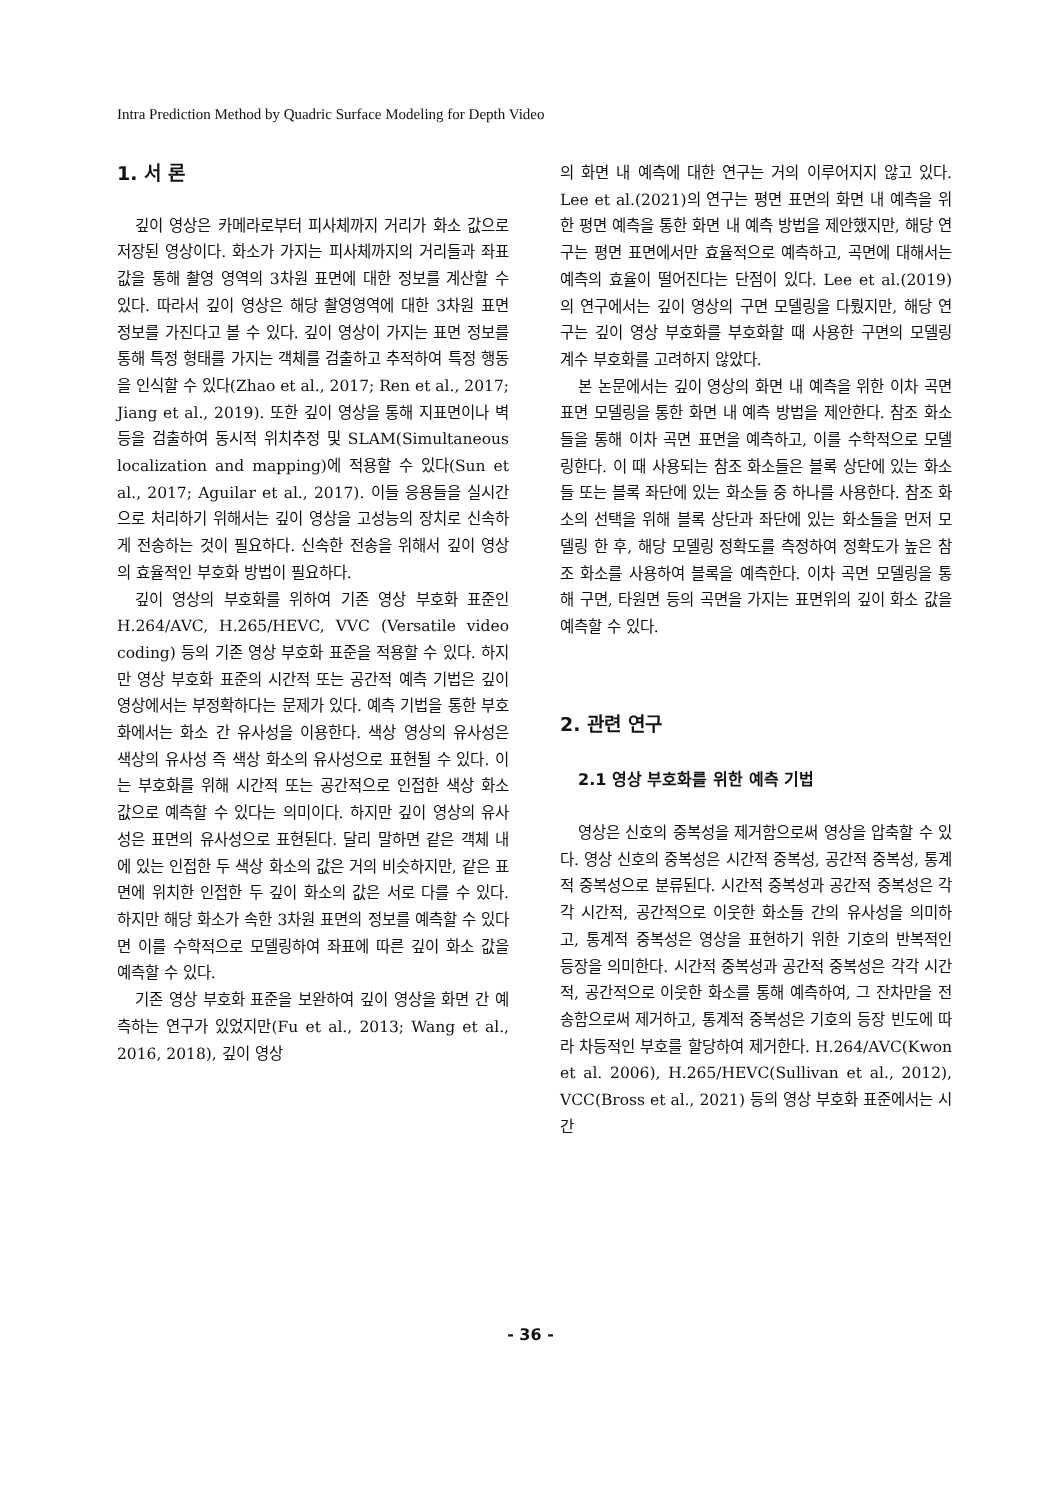Intra Prediction Method by Quadric Surface Modeling for Depth Video
1. 서 론
깊이 영상은 카메라로부터 피사체까지 거리가 화소 값으로 저장된 영상이다. 화소가 가지는 피사체까지의 거리들과 좌표값을 통해 촬영 영역의 3차원 표면에 대한 정보를 계산할 수 있다. 따라서 깊이 영상은 해당 촬영영역에 대한 3차원 표면 정보를 가진다고 볼 수 있다. 깊이 영상이 가지는 표면 정보를 통해 특정 형태를 가지는 객체를 검출하고 추적하여 특정 행동을 인식할 수 있다(Zhao et al., 2017; Ren et al., 2017; Jiang et al., 2019). 또한 깊이 영상을 통해 지표면이나 벽 등을 검출하여 동시적 위치추정 및 SLAM(Simultaneous localization and mapping)에 적용할 수 있다(Sun et al., 2017; Aguilar et al., 2017). 이들 응용들을 실시간으로 처리하기 위해서는 깊이 영상을 고성능의 장치로 신속하게 전송하는 것이 필요하다. 신속한 전송을 위해서 깊이 영상의 효율적인 부호화 방법이 필요하다.
깊이 영상의 부호화를 위하여 기존 영상 부호화 표준인 H.264/AVC, H.265/HEVC, VVC (Versatile video coding) 등의 기존 영상 부호화 표준을 적용할 수 있다. 하지만 영상 부호화 표준의 시간적 또는 공간적 예측 기법은 깊이 영상에서는 부정확하다는 문제가 있다. 예측 기법을 통한 부호화에서는 화소 간 유사성을 이용한다. 색상 영상의 유사성은 색상의 유사성 즉 색상 화소의 유사성으로 표현될 수 있다. 이는 부호화를 위해 시간적 또는 공간적으로 인접한 색상 화소 값으로 예측할 수 있다는 의미이다. 하지만 깊이 영상의 유사성은 표면의 유사성으로 표현된다. 달리 말하면 같은 객체 내에 있는 인접한 두 색상 화소의 값은 거의 비슷하지만, 같은 표면에 위치한 인접한 두 깊이 화소의 값은 서로 다를 수 있다. 하지만 해당 화소가 속한 3차원 표면의 정보를 예측할 수 있다면 이를 수학적으로 모델링하여 좌표에 따른 깊이 화소 값을 예측할 수 있다.
기존 영상 부호화 표준을 보완하여 깊이 영상을 화면 간 예측하는 연구가 있었지만(Fu et al., 2013; Wang et al., 2016, 2018), 깊이 영상
의 화면 내 예측에 대한 연구는 거의 이루어지지 않고 있다. Lee et al.(2021)의 연구는 평면 표면의 화면 내 예측을 위한 평면 예측을 통한 화면 내 예측 방법을 제안했지만, 해당 연구는 평면 표면에서만 효율적으로 예측하고, 곡면에 대해서는 예측의 효율이 떨어진다는 단점이 있다. Lee et al.(2019)의 연구에서는 깊이 영상의 구면 모델링을 다뤘지만, 해당 연구는 깊이 영상 부호화를 부호화할 때 사용한 구면의 모델링 계수 부호화를 고려하지 않았다.
본 논문에서는 깊이 영상의 화면 내 예측을 위한 이차 곡면 표면 모델링을 통한 화면 내 예측 방법을 제안한다. 참조 화소들을 통해 이차 곡면 표면을 예측하고, 이를 수학적으로 모델링한다. 이 때 사용되는 참조 화소들은 블록 상단에 있는 화소들 또는 블록 좌단에 있는 화소들 중 하나를 사용한다. 참조 화소의 선택을 위해 블록 상단과 좌단에 있는 화소들을 먼저 모델링 한 후, 해당 모델링 정확도를 측정하여 정확도가 높은 참조 화소를 사용하여 블록을 예측한다. 이차 곡면 모델링을 통해 구면, 타원면 등의 곡면을 가지는 표면위의 깊이 화소 값을 예측할 수 있다.
2. 관련 연구
2.1 영상 부호화를 위한 예측 기법
영상은 신호의 중복성을 제거함으로써 영상을 압축할 수 있다. 영상 신호의 중복성은 시간적 중복성, 공간적 중복성, 통계적 중복성으로 분류된다. 시간적 중복성과 공간적 중복성은 각각 시간적, 공간적으로 이웃한 화소들 간의 유사성을 의미하고, 통계적 중복성은 영상을 표현하기 위한 기호의 반복적인 등장을 의미한다. 시간적 중복성과 공간적 중복성은 각각 시간적, 공간적으로 이웃한 화소를 통해 예측하여, 그 잔차만을 전송함으로써 제거하고, 통계적 중복성은 기호의 등장 빈도에 따라 차등적인 부호를 할당하여 제거한다. H.264/AVC(Kwon et al. 2006), H.265/HEVC(Sullivan et al., 2012), VCC(Bross et al., 2021) 등의 영상 부호화 표준에서는 시간
- 36 -